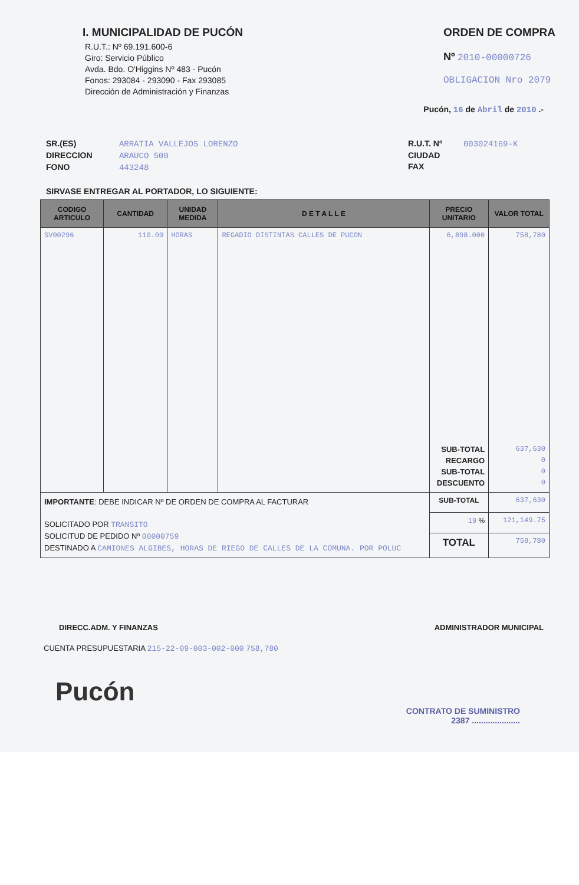I. MUNICIPALIDAD DE PUCÓN
R.U.T.: Nº 69.191.600-6
Giro: Servicio Público
Avda. Bdo. O'Higgins Nº 483 - Pucón
Fonos: 293084 - 293090 - Fax 293085
Dirección de Administración y Finanzas
ORDEN DE COMPRA
Nº 2010-00000726
OBLIGACION Nro 2079
Pucón, 16 de Abril de 2010 .-
SR.(ES) ARRATIA VALLEJOS LORENZO
DIRECCION ARAUCO 500
FONO 443248
R.U.T. Nº 003024169-K
CIUDAD
FAX
SIRVASE ENTREGAR AL PORTADOR, LO SIGUIENTE:
| CODIGO ARTICULO | CANTIDAD | UNIDAD MEDIDA | D E T A L L E | PRECIO UNITARIO | VALOR TOTAL |
| --- | --- | --- | --- | --- | --- |
| SV00296 | 110.00 | HORAS | REGADIO DISTINTAS CALLES DE PUCON | 6,898.000 | 758,780 |
| | | | | SUB-TOTAL RECARGO SUB-TOTAL DESCUENTO | 637,630 0 0 0 |
| IMPORTANTE : DEBE INDICAR Nº DE ORDEN DE COMPRA AL FACTURAR SOLICITADO POR TRANSITO SOLICITUD DE PEDIDO Nº 00000759 DESTINADO A CAMIONES ALGIBES, HORAS DE RIEGO DE CALLES DE LA COMUNA. POR POLUC | | | | SUB-TOTAL | 637,630 |
| | | | | 19 % | 121,149.75 |
| | | | | TOTAL | 758,780 |
DIRECC.ADM. Y FINANZAS ADMINISTRADOR MUNICIPAL
CUENTA PRESUPUESTARIA 215-22-09-003-002-000 758,780
Pucón
CONTRATO DE SUMINISTRO
2387 .....................